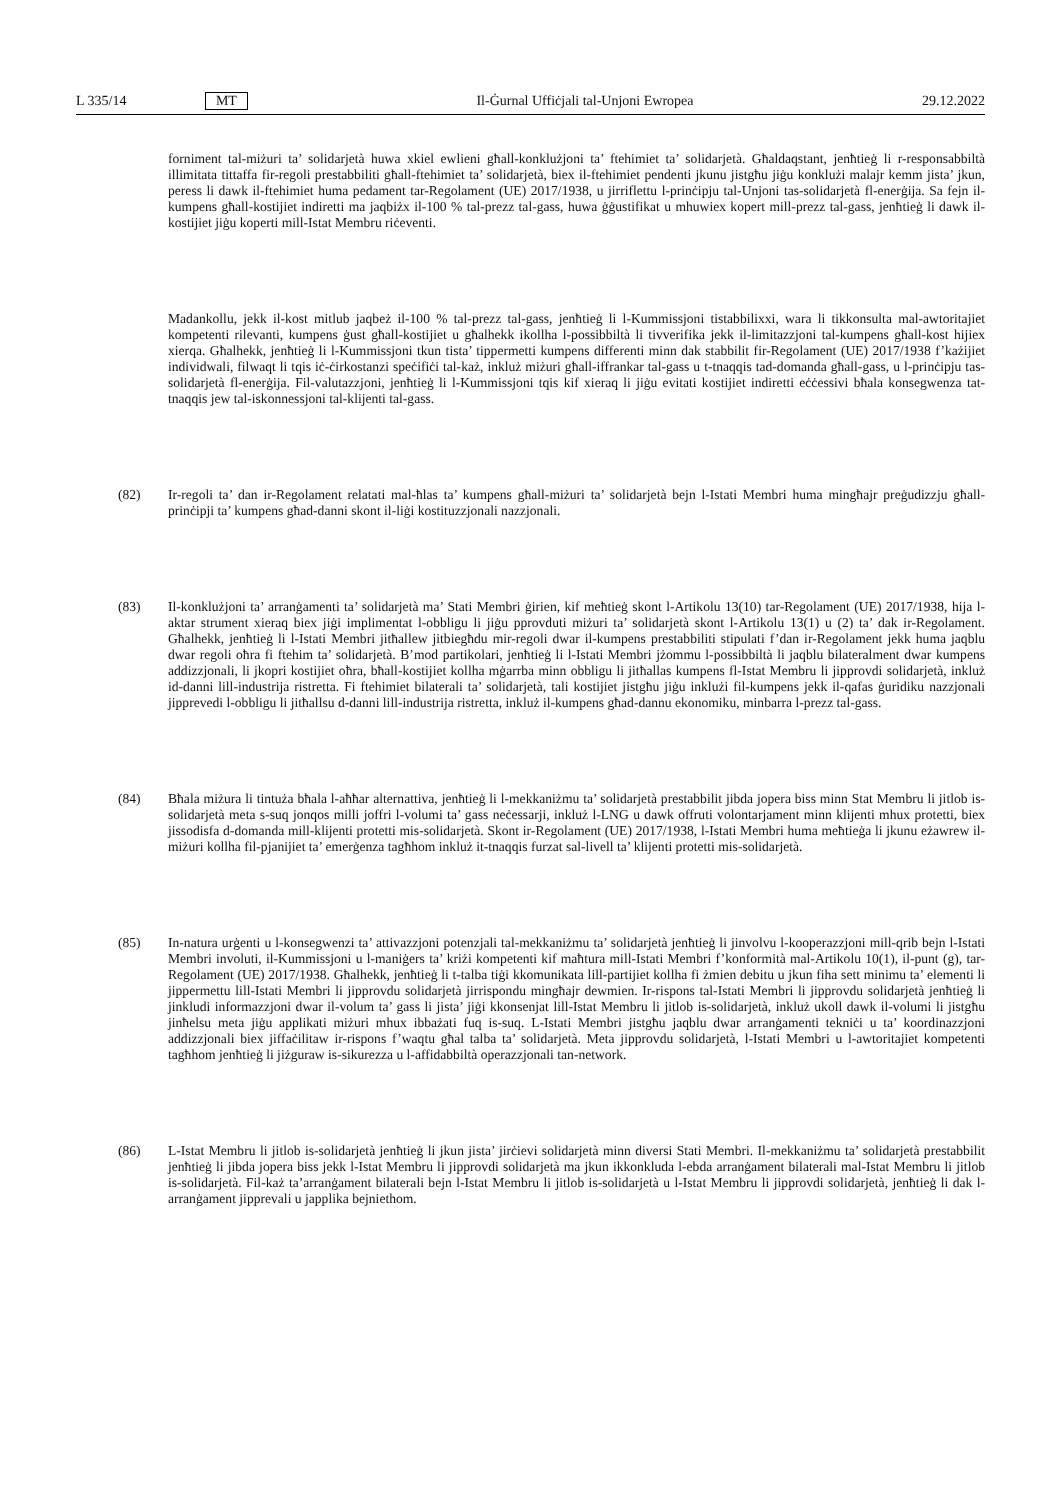L 335/14 MT Il-Ġurnal Uffiċjali tal-Unjoni Ewropea 29.12.2022
forniment tal-miżuri ta’ solidarjetà huwa xkiel ewlieni għall-konklużjoni ta’ ftehimiet ta’ solidarjetà. Għaldaqstant, jenħtieġ li r-responsabbiltà illimitata tittaffa fir-regoli prestabbiliti għall-ftehimiet ta’ solidarjetà, biex il-ftehimiet pendenti jkunu jistgħu jiġu konklużi malajr kemm jista’ jkun, peress li dawk il-ftehimiet huma pedament tar-Regolament (UE) 2017/1938, u jirriflettu l-prinċipju tal-Unjoni tas-solidarjetà fl-enerġija. Sa fejn il-kumpens għall-kostijiet indiretti ma jaqbiżx il-100 % tal-prezz tal-gass, huwa ġġustifikat u mhuwiex kopert mill-prezz tal-gass, jenħtieġ li dawk il-kostijiet jiġu koperti mill-Istat Membru riċeventi.
Madankollu, jekk il-kost mitlub jaqbeż il-100 % tal-prezz tal-gass, jenħtieġ li l-Kummissjoni tistabbilixxi, wara li tikkonsulta mal-awtoritajiet kompetenti rilevanti, kumpens ġust għall-kostijiet u għalhekk ikollha l-possibbiltà li tivverifika jekk il-limitazzjoni tal-kumpens għall-kost hijiex xierqa. Għalhekk, jenħtieġ li l-Kummissjoni tkun tista’ tippermetti kumpens differenti minn dak stabbilit fir-Regolament (UE) 2017/1938 f’każijiet individwali, filwaqt li tqis iċ-ċirkostanzi speċifiċi tal-każ, inkluż miżuri għall-iffrankar tal-gass u t-tnaqqis tad-domanda għall-gass, u l-prinċipju tas-solidarjetà fl-enerġija. Fil-valutazzjoni, jenħtieġ li l-Kummissjoni tqis kif xieraq li jiġu evitati kostijiet indiretti eċċessivi bħala konsegwenza tat-tnaqqis jew tal-iskonnessjoni tal-klijenti tal-gass.
(82) Ir-regoli ta’ dan ir-Regolament relatati mal-ħlas ta’ kumpens għall-miżuri ta’ solidarjetà bejn l-Istati Membri huma mingħajr preġudizzju għall-prinċipji ta’ kumpens għad-danni skont il-liġi kostituzzjonali nazzjonali.
(83) Il-konklużjoni ta’ arranġamenti ta’ solidarjetà ma’ Stati Membri ġirien, kif meħtieġ skont l-Artikolu 13(10) tar-Regolament (UE) 2017/1938, hija l-aktar strument xieraq biex jiġi implimentat l-obbligu li jiġu pprovduti miżuri ta’ solidarjetà skont l-Artikolu 13(1) u (2) ta’ dak ir-Regolament. Għalhekk, jenħtieġ li l-Istati Membri jitħallew jitbiegħdu mir-regoli dwar il-kumpens prestabbiliti stipulati f’dan ir-Regolament jekk huma jaqblu dwar regoli oħra fi ftehim ta’ solidarjetà. B’mod partikolari, jenħtieġ li l-Istati Membri jżommu l-possibbiltà li jaqblu bilateralment dwar kumpens addizzjonali, li jkopri kostijiet oħra, bħall-kostijiet kollha mġarrba minn obbligu li jitħallas kumpens fl-Istat Membru li jipprovdi solidarjetà, inkluż id-danni lill-industrija ristretta. Fi ftehimiet bilaterali ta’ solidarjetà, tali kostijiet jistgħu jiġu inklużi fil-kumpens jekk il-qafas ġuridiku nazzjonali jipprevedi l-obbligu li jitħallsu d-danni lill-industrija ristretta, inkluż il-kumpens għad-dannu ekonomiku, minbarra l-prezz tal-gass.
(84) Bħala miżura li tintuża bħala l-aħħar alternattiva, jenħtieġ li l-mekkaniżmu ta’ solidarjetà prestabbilit jibda jopera biss minn Stat Membru li jitlob is-solidarjetà meta s-suq jonqos milli joffri l-volumi ta’ gass neċessarji, inkluż l-LNG u dawk offruti volontarjament minn klijenti mhux protetti, biex jissodisfa d-domanda mill-klijenti protetti mis-solidarjetà. Skont ir-Regolament (UE) 2017/1938, l-Istati Membri huma meħtieġa li jkunu eżawrew il-miżuri kollha fil-pjanijiet ta’ emerġenza tagħhom inkluż it-tnaqqis furzat sal-livell ta’ klijenti protetti mis-solidarjetà.
(85) In-natura urġenti u l-konsegwenzi ta’ attivazzjoni potenzjali tal-mekkaniżmu ta’ solidarjetà jenħtieġ li jinvolvu l-kooperazzjoni mill-qrib bejn l-Istati Membri involuti, il-Kummissjoni u l-maniġers ta’ kriżi kompetenti kif maħtura mill-Istati Membri f’konformità mal-Artikolu 10(1), il-punt (g), tar-Regolament (UE) 2017/1938. Għalhekk, jenħtieġ li t-talba tiġi kkomunikata lill-partijiet kollha fi żmien debitu u jkun fiha sett minimu ta’ elementi li jippermettu lill-Istati Membri li jipprovdu solidarjetà jirrispondu mingħajr dewmien. Ir-rispons tal-Istati Membri li jipprovdu solidarjetà jenħtieġ li jinkludi informazzjoni dwar il-volum ta’ gass li jista’ jiġi kkonsenjat lill-Istat Membru li jitlob is-solidarjetà, inkluż ukoll dawk il-volumi li jistgħu jinħelsu meta jiġu applikati miżuri mhux ibbażati fuq is-suq. L-Istati Membri jistgħu jaqblu dwar arranġamenti tekniċi u ta’ koordinazzjoni addizzjonali biex jiffaċilitaw ir-rispons f’waqtu għal talba ta’ solidarjetà. Meta jipprovdu solidarjetà, l-Istati Membri u l-awtoritajiet kompetenti tagħhom jenħtieġ li jiżguraw is-sikurezza u l-affidabbiltà operazzjonali tan-network.
(86) L-Istat Membru li jitlob is-solidarjetà jenħtieġ li jkun jista’ jirċievi solidarjetà minn diversi Stati Membri. Il-mekkaniżmu ta’ solidarjetà prestabbilit jenħtieġ li jibda jopera biss jekk l-Istat Membru li jipprovdi solidarjetà ma jkun ikkonkluda l-ebda arranġament bilaterali mal-Istat Membru li jitlob is-solidarjetà. Fil-każ ta’arranġament bilaterali bejn l-Istat Membru li jitlob is-solidarjetà u l-Istat Membru li jipprovdi solidarjetà, jenħtieġ li dak l-arranġament jipprevali u japplika bejniethom.